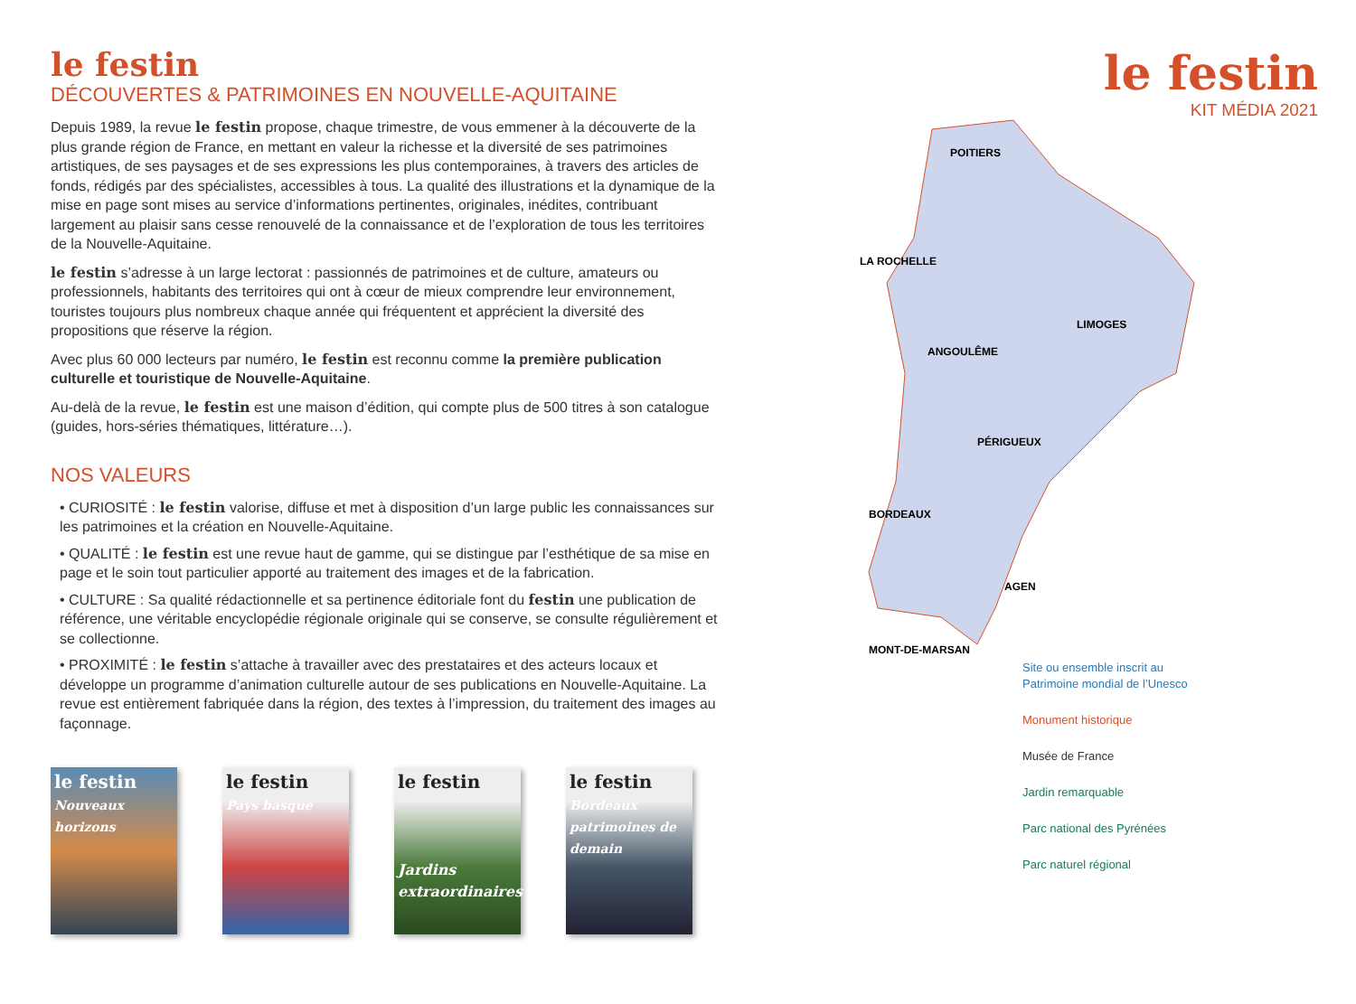le festin
DÉCOUVERTES & PATRIMOINES EN NOUVELLE-AQUITAINE
Depuis 1989, la revue le festin propose, chaque trimestre, de vous emmener à la découverte de la plus grande région de France, en mettant en valeur la richesse et la diversité de ses patrimoines artistiques, de ses paysages et de ses expressions les plus contemporaines, à travers des articles de fonds, rédigés par des spécialistes, accessibles à tous. La qualité des illustrations et la dynamique de la mise en page sont mises au service d’informations pertinentes, originales, inédites, contribuant largement au plaisir sans cesse renouvelé de la connaissance et de l’exploration de tous les territoires de la Nouvelle-Aquitaine.
le festin s’adresse à un large lectorat : passionnés de patrimoines et de culture, amateurs ou professionnels, habitants des territoires qui ont à cœur de mieux comprendre leur environnement, touristes toujours plus nombreux chaque année qui fréquentent et apprécient la diversité des propositions que réserve la région.
Avec plus 60 000 lecteurs par numéro, le festin est reconnu comme la première publication culturelle et touristique de Nouvelle-Aquitaine.
Au-delà de la revue, le festin est une maison d’édition, qui compte plus de 500 titres à son catalogue (guides, hors-séries thématiques, littérature…).
NOS VALEURS
• CURIOSITÉ : le festin valorise, diffuse et met à disposition d’un large public les connaissances sur les patrimoines et la création en Nouvelle-Aquitaine.
• QUALITÉ : le festin est une revue haut de gamme, qui se distingue par l’esthétique de sa mise en page et le soin tout particulier apporté au traitement des images et de la fabrication.
• CULTURE : Sa qualité rédactionnelle et sa pertinence éditoriale font du festin une publication de référence, une véritable encyclopédie régionale originale qui se conserve, se consulte régulièrement et se collectionne.
• PROXIMITÉ : le festin s’attache à travailler avec des prestataires et des acteurs locaux et développe un programme d’animation culturelle autour de ses publications en Nouvelle-Aquitaine. La revue est entièrement fabriquée dans la région, des textes à l’impression, du traitement des images au façonnage.
le festin
Nouveaux horizons
le festin
Pays basque
le festin
Jardins extraordinaires
le festin
Bordeaux patrimoines de demain
le festin
KIT MÉDIA 2021
POITIERS
LA ROCHELLE
ANGOULÊME
LIMOGES
PÉRIGUEUX
BORDEAUX
AGEN
MONT-DE-MARSAN
Site ou ensemble inscrit au
Patrimoine mondial de l’Unesco
Monument historique
Musée de France
Jardin remarquable
Parc national des Pyrénées
Parc naturel régional